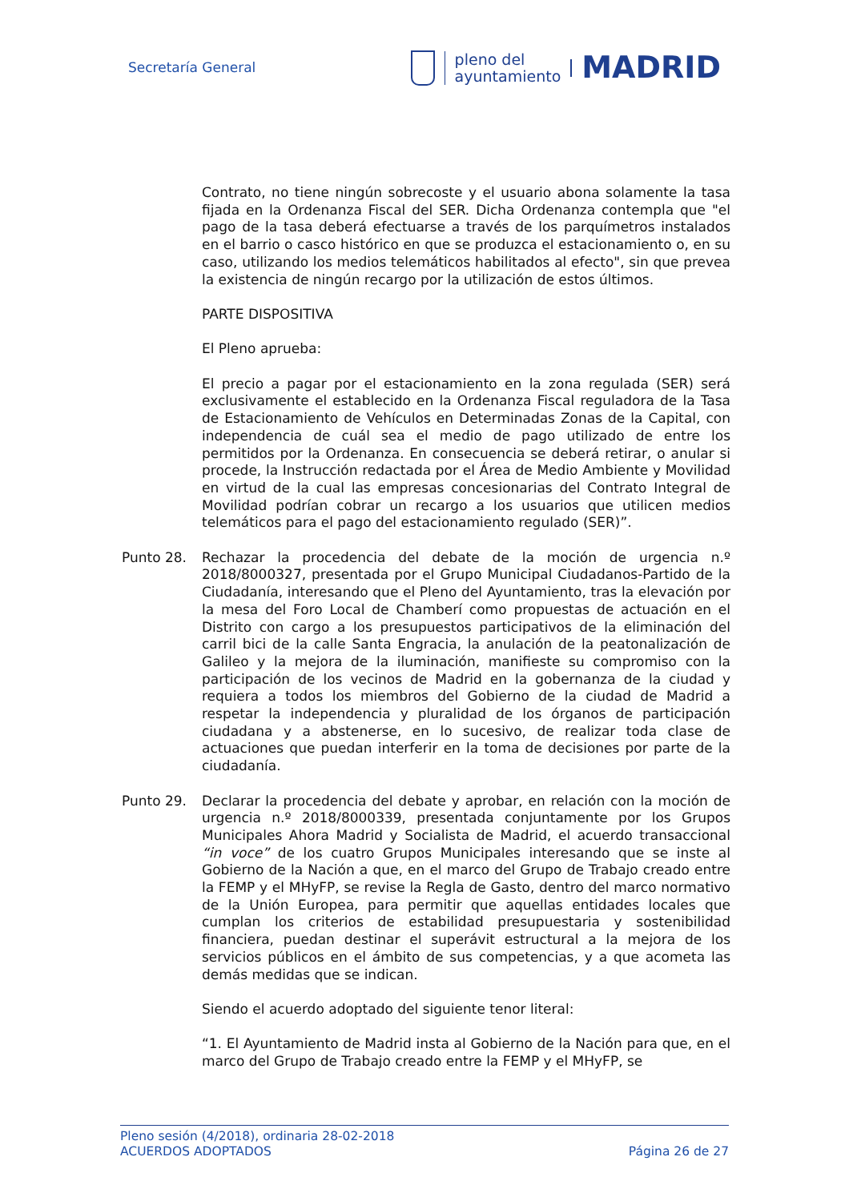Secretaría General
pleno del
ayuntamiento
MADRID
Contrato, no tiene ningún sobrecoste y el usuario abona solamente la tasa fijada en la Ordenanza Fiscal del SER. Dicha Ordenanza contempla que "el pago de la tasa deberá efectuarse a través de los parquímetros instalados en el barrio o casco histórico en que se produzca el estacionamiento o, en su caso, utilizando los medios telemáticos habilitados al efecto", sin que prevea la existencia de ningún recargo por la utilización de estos últimos.
PARTE DISPOSITIVA
El Pleno aprueba:
El precio a pagar por el estacionamiento en la zona regulada (SER) será exclusivamente el establecido en la Ordenanza Fiscal reguladora de la Tasa de Estacionamiento de Vehículos en Determinadas Zonas de la Capital, con independencia de cuál sea el medio de pago utilizado de entre los permitidos por la Ordenanza. En consecuencia se deberá retirar, o anular si procede, la Instrucción redactada por el Área de Medio Ambiente y Movilidad en virtud de la cual las empresas concesionarias del Contrato Integral de Movilidad podrían cobrar un recargo a los usuarios que utilicen medios telemáticos para el pago del estacionamiento regulado (SER)”.
Punto 28. Rechazar la procedencia del debate de la moción de urgencia n.º 2018/8000327, presentada por el Grupo Municipal Ciudadanos-Partido de la Ciudadanía, interesando que el Pleno del Ayuntamiento, tras la elevación por la mesa del Foro Local de Chamberí como propuestas de actuación en el Distrito con cargo a los presupuestos participativos de la eliminación del carril bici de la calle Santa Engracia, la anulación de la peatonalización de Galileo y la mejora de la iluminación, manifieste su compromiso con la participación de los vecinos de Madrid en la gobernanza de la ciudad y requiera a todos los miembros del Gobierno de la ciudad de Madrid a respetar la independencia y pluralidad de los órganos de participación ciudadana y a abstenerse, en lo sucesivo, de realizar toda clase de actuaciones que puedan interferir en la toma de decisiones por parte de la ciudadanía.
Punto 29. Declarar la procedencia del debate y aprobar, en relación con la moción de urgencia n.º 2018/8000339, presentada conjuntamente por los Grupos Municipales Ahora Madrid y Socialista de Madrid, el acuerdo transaccional “in voce” de los cuatro Grupos Municipales interesando que se inste al Gobierno de la Nación a que, en el marco del Grupo de Trabajo creado entre la FEMP y el MHyFP, se revise la Regla de Gasto, dentro del marco normativo de la Unión Europea, para permitir que aquellas entidades locales que cumplan los criterios de estabilidad presupuestaria y sostenibilidad financiera, puedan destinar el superávit estructural a la mejora de los servicios públicos en el ámbito de sus competencias, y a que acometa las demás medidas que se indican.
Siendo el acuerdo adoptado del siguiente tenor literal:
“1. El Ayuntamiento de Madrid insta al Gobierno de la Nación para que, en el marco del Grupo de Trabajo creado entre la FEMP y el MHyFP, se
Pleno sesión (4/2018), ordinaria 28-02-2018
ACUERDOS ADOPTADOS Página 26 de 27